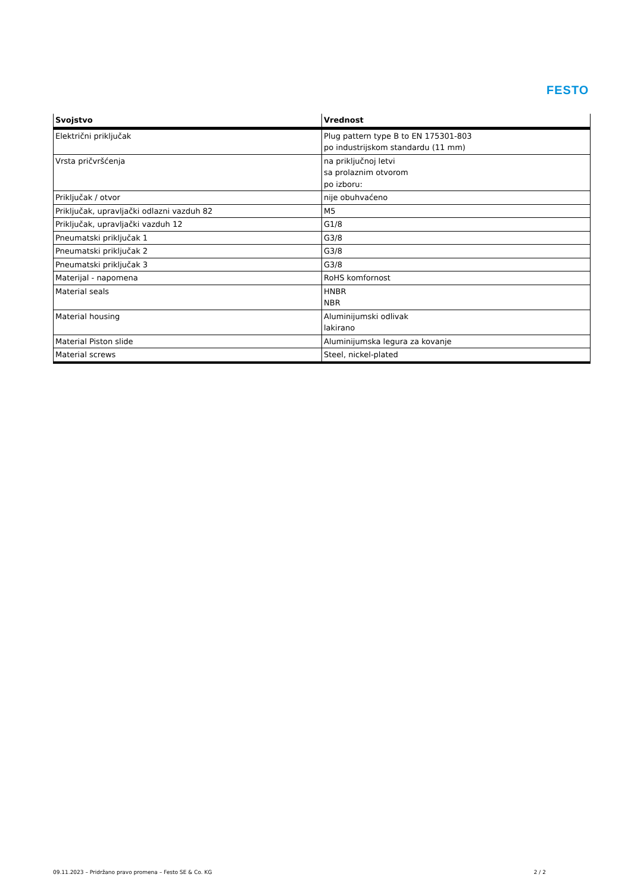FESTO
| Svojstvo | Vrednost |
| --- | --- |
| Električni priključak | Plug pattern type B to EN 175301-803 po industrijskom standardu (11 mm) |
| Vrsta pričvršćenja | na priključnoj letvi sa prolaznim otvorom po izboru: |
| Priključak / otvor | nije obuhvaćeno |
| Priključak, upravljački odlazni vazduh 82 | M5 |
| Priključak, upravljački vazduh 12 | G1/8 |
| Pneumatski priključak 1 | G3/8 |
| Pneumatski priključak 2 | G3/8 |
| Pneumatski priključak 3 | G3/8 |
| Materijal - napomena | RoHS komfornost |
| Material seals | HNBR NBR |
| Material housing | Aluminijumski odlivak lakirano |
| Material Piston slide | Aluminijumska legura za kovanje |
| Material screws | Steel, nickel-plated |
09.11.2023 – Pridržano pravo promena – Festo SE & Co. KG 2 / 2